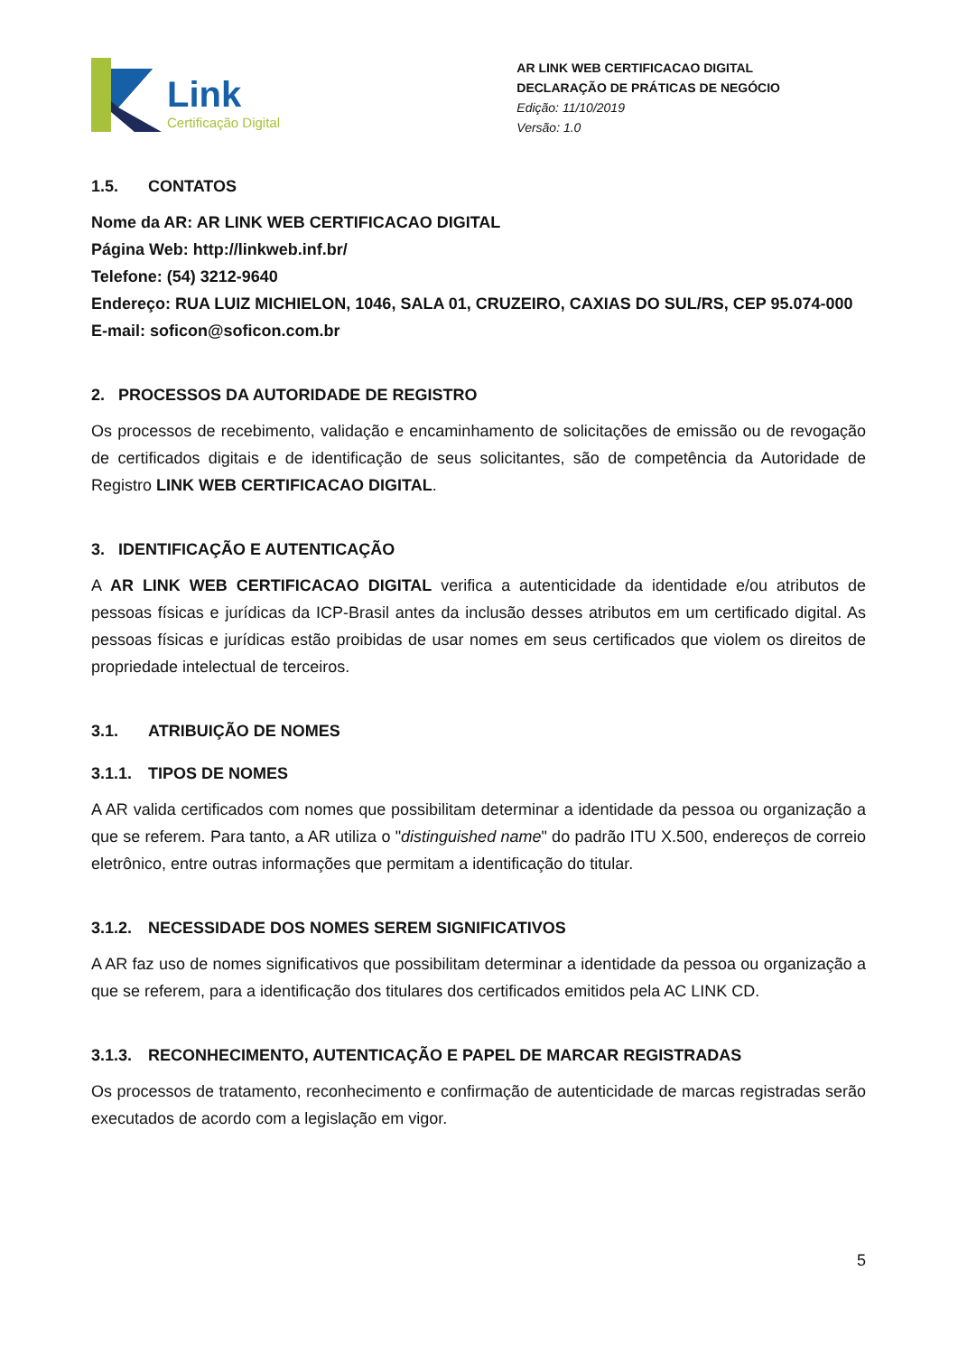Link
Certificação Digital
AR LINK WEB CERTIFICACAO DIGITAL
DECLARAÇÃO DE PRÁTICAS DE NEGÓCIO
Edição: 11/10/2019
Versão: 1.0
1.5. CONTATOS
Nome da AR: AR LINK WEB CERTIFICACAO DIGITAL
Página Web: http://linkweb.inf.br/
Telefone: (54) 3212-9640
Endereço: RUA LUIZ MICHIELON, 1046, SALA 01, CRUZEIRO, CAXIAS DO SUL/RS, CEP 95.074-000
E-mail: soficon@soficon.com.br
2. PROCESSOS DA AUTORIDADE DE REGISTRO
Os processos de recebimento, validação e encaminhamento de solicitações de emissão ou de revogação de certificados digitais e de identificação de seus solicitantes, são de competência da Autoridade de Registro LINK WEB CERTIFICACAO DIGITAL.
3. IDENTIFICAÇÃO E AUTENTICAÇÃO
A AR LINK WEB CERTIFICACAO DIGITAL verifica a autenticidade da identidade e/ou atributos de pessoas físicas e jurídicas da ICP-Brasil antes da inclusão desses atributos em um certificado digital. As pessoas físicas e jurídicas estão proibidas de usar nomes em seus certificados que violem os direitos de propriedade intelectual de terceiros.
3.1. ATRIBUIÇÃO DE NOMES
3.1.1. TIPOS DE NOMES
A AR valida certificados com nomes que possibilitam determinar a identidade da pessoa ou organização a que se referem. Para tanto, a AR utiliza o "distinguished name" do padrão ITU X.500, endereços de correio eletrônico, entre outras informações que permitam a identificação do titular.
3.1.2. NECESSIDADE DOS NOMES SEREM SIGNIFICATIVOS
A AR faz uso de nomes significativos que possibilitam determinar a identidade da pessoa ou organização a que se referem, para a identificação dos titulares dos certificados emitidos pela AC LINK CD.
3.1.3. RECONHECIMENTO, AUTENTICAÇÃO E PAPEL DE MARCAR REGISTRADAS
Os processos de tratamento, reconhecimento e confirmação de autenticidade de marcas registradas serão executados de acordo com a legislação em vigor.
5